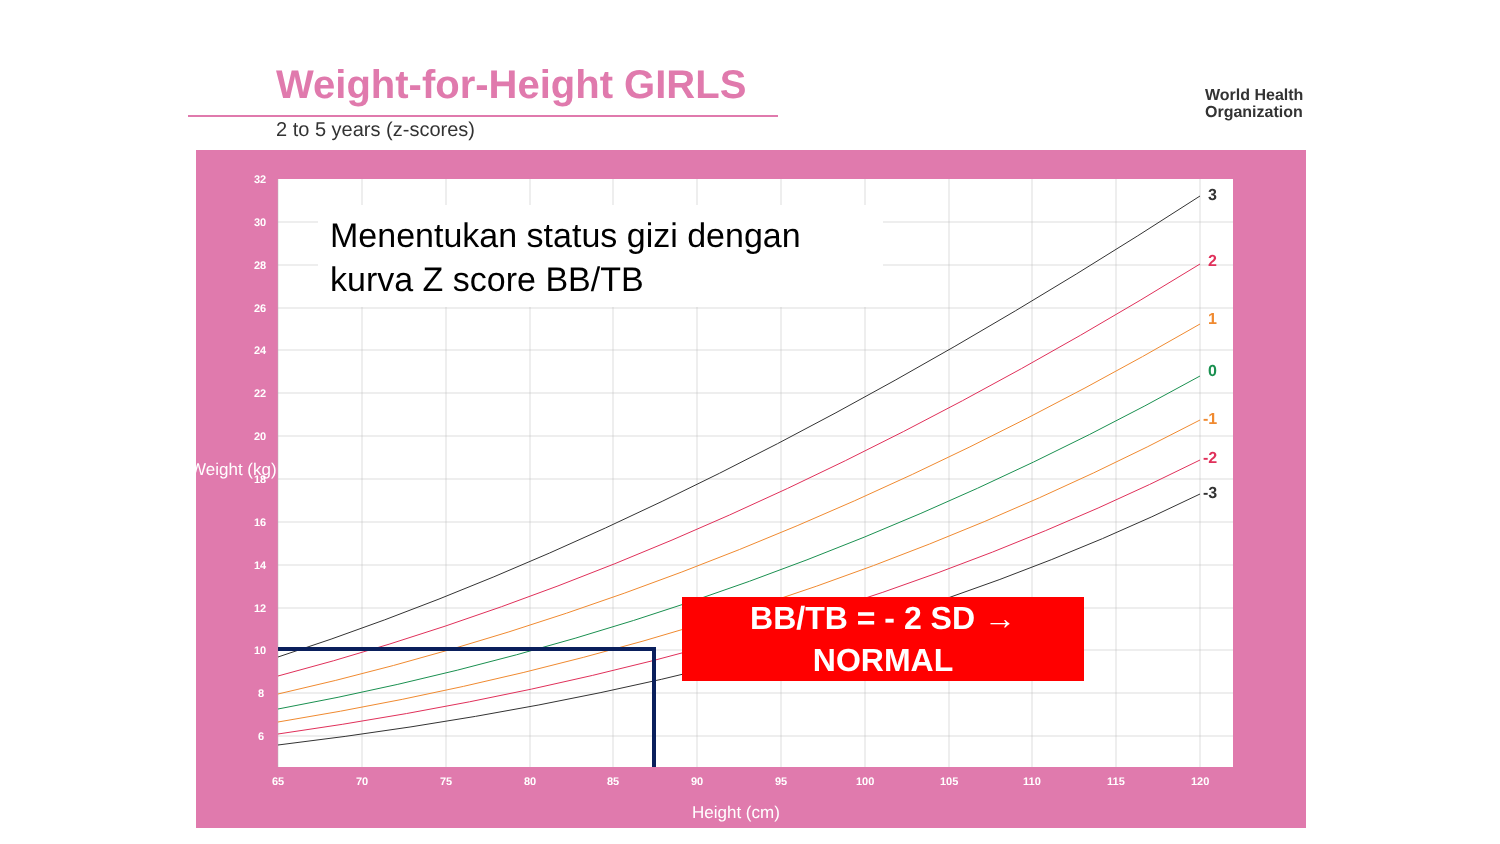Weight-for-Height GIRLS
2 to 5 years (z-scores)
World Health
Organization
32
30
28
26
24
22
20
18
16
14
12
10
8
6
65
70
75
80
85
90
95
100
105
110
115
120
3
2
1
0
-1
-2
-3
Weight (kg)
Height (cm)
Menentukan status gizi dengan
kurva Z score BB/TB
BB/TB = - 2 SD →
NORMAL